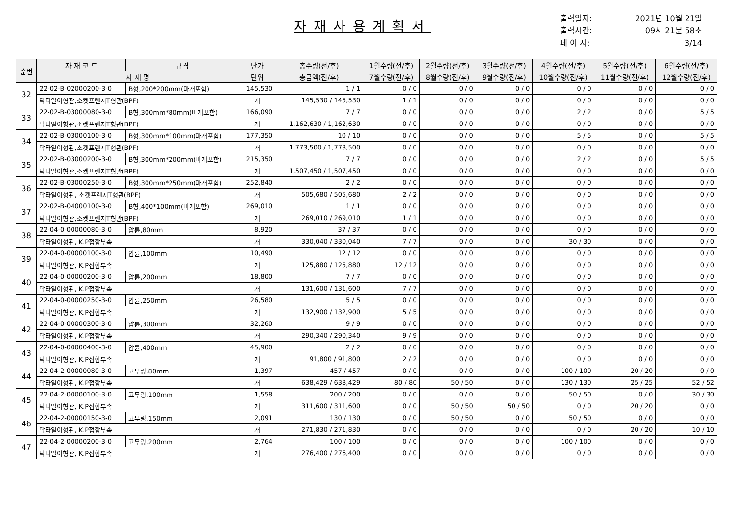자재사용계획서
출력일자: 2021년 10월 21일
출력시간: 09시 21분 58초
페 이 지: 3/14
| 순번 | 자 재 코 드 | 규격 | 단가 | 총수량(전/후) | 1월수량(전/후) | 2월수량(전/후) | 3월수량(전/후) | 4월수량(전/후) | 5월수량(전/후) | 6월수량(전/후) |
| --- | --- | --- | --- | --- | --- | --- | --- | --- | --- | --- |
| | 자 재 명 | | 단위 | 총금액(전/후) | 7월수량(전/후) | 8월수량(전/후) | 9월수량(전/후) | 10월수량(전/후) | 11월수량(전/후) | 12월수량(전/후) |
| 32 | 22-02-B-02000200-3-0 | B형,200*200mm(마개포함) | 145,530 | 1 / 1 | 0 / 0 | 0 / 0 | 0 / 0 | 0 / 0 | 0 / 0 | 0 / 0 |
| | 닥타일이형관,소켓프렌지T형관(BPF) | | 개 | 145,530 / 145,530 | 1 / 1 | 0 / 0 | 0 / 0 | 0 / 0 | 0 / 0 | 0 / 0 |
| 33 | 22-02-B-03000080-3-0 | B형,300mm*80mm(마개포함) | 166,090 | 7 / 7 | 0 / 0 | 0 / 0 | 0 / 0 | 2 / 2 | 0 / 0 | 5 / 5 |
| | 닥타일이형관,소켓프렌지T형관(BPF) | | 개 | 1,162,630 / 1,162,630 | 0 / 0 | 0 / 0 | 0 / 0 | 0 / 0 | 0 / 0 | 0 / 0 |
| 34 | 22-02-B-03000100-3-0 | B형,300mm*100mm(마개포함) | 177,350 | 10 / 10 | 0 / 0 | 0 / 0 | 0 / 0 | 5 / 5 | 0 / 0 | 5 / 5 |
| | 닥타일이형관,소켓프렌지T형관(BPF) | | 개 | 1,773,500 / 1,773,500 | 0 / 0 | 0 / 0 | 0 / 0 | 0 / 0 | 0 / 0 | 0 / 0 |
| 35 | 22-02-B-03000200-3-0 | B형,300mm*200mm(마개포함) | 215,350 | 7 / 7 | 0 / 0 | 0 / 0 | 0 / 0 | 2 / 2 | 0 / 0 | 5 / 5 |
| | 닥타일이형관,소켓프렌지T형관(BPF) | | 개 | 1,507,450 / 1,507,450 | 0 / 0 | 0 / 0 | 0 / 0 | 0 / 0 | 0 / 0 | 0 / 0 |
| 36 | 22-02-B-03000250-3-0 | B형,300mm*250mm(마개포함) | 252,840 | 2 / 2 | 0 / 0 | 0 / 0 | 0 / 0 | 0 / 0 | 0 / 0 | 0 / 0 |
| | 닥타일이형관, 소켓프렌지T형관(BPF) | | 개 | 505,680 / 505,680 | 2 / 2 | 0 / 0 | 0 / 0 | 0 / 0 | 0 / 0 | 0 / 0 |
| 37 | 22-02-B-04000100-3-0 | B형,400*100mm(마개포함) | 269,010 | 1 / 1 | 0 / 0 | 0 / 0 | 0 / 0 | 0 / 0 | 0 / 0 | 0 / 0 |
| | 닥타일이형관,소켓프렌지T형관(BPF) | | 개 | 269,010 / 269,010 | 1 / 1 | 0 / 0 | 0 / 0 | 0 / 0 | 0 / 0 | 0 / 0 |
| 38 | 22-04-0-00000080-3-0 | 압륜,80mm | 8,920 | 37 / 37 | 0 / 0 | 0 / 0 | 0 / 0 | 0 / 0 | 0 / 0 | 0 / 0 |
| | 닥타일이형관, K.P접합부속 | | 개 | 330,040 / 330,040 | 7 / 7 | 0 / 0 | 0 / 0 | 30 / 30 | 0 / 0 | 0 / 0 |
| 39 | 22-04-0-00000100-3-0 | 압륜,100mm | 10,490 | 12 / 12 | 0 / 0 | 0 / 0 | 0 / 0 | 0 / 0 | 0 / 0 | 0 / 0 |
| | 닥타일이형관, K.P접합부속 | | 개 | 125,880 / 125,880 | 12 / 12 | 0 / 0 | 0 / 0 | 0 / 0 | 0 / 0 | 0 / 0 |
| 40 | 22-04-0-00000200-3-0 | 압륜,200mm | 18,800 | 7 / 7 | 0 / 0 | 0 / 0 | 0 / 0 | 0 / 0 | 0 / 0 | 0 / 0 |
| | 닥타일이형관, K.P접합부속 | | 개 | 131,600 / 131,600 | 7 / 7 | 0 / 0 | 0 / 0 | 0 / 0 | 0 / 0 | 0 / 0 |
| 41 | 22-04-0-00000250-3-0 | 압륜,250mm | 26,580 | 5 / 5 | 0 / 0 | 0 / 0 | 0 / 0 | 0 / 0 | 0 / 0 | 0 / 0 |
| | 닥타일이형관, K.P접합부속 | | 개 | 132,900 / 132,900 | 5 / 5 | 0 / 0 | 0 / 0 | 0 / 0 | 0 / 0 | 0 / 0 |
| 42 | 22-04-0-00000300-3-0 | 압륜,300mm | 32,260 | 9 / 9 | 0 / 0 | 0 / 0 | 0 / 0 | 0 / 0 | 0 / 0 | 0 / 0 |
| | 닥타일이형관, K.P접합부속 | | 개 | 290,340 / 290,340 | 9 / 9 | 0 / 0 | 0 / 0 | 0 / 0 | 0 / 0 | 0 / 0 |
| 43 | 22-04-0-00000400-3-0 | 압륜,400mm | 45,900 | 2 / 2 | 0 / 0 | 0 / 0 | 0 / 0 | 0 / 0 | 0 / 0 | 0 / 0 |
| | 닥타일이형관, K.P접합부속 | | 개 | 91,800 / 91,800 | 2 / 2 | 0 / 0 | 0 / 0 | 0 / 0 | 0 / 0 | 0 / 0 |
| 44 | 22-04-2-00000080-3-0 | 고무링,80mm | 1,397 | 457 / 457 | 0 / 0 | 0 / 0 | 0 / 0 | 100 / 100 | 20 / 20 | 0 / 0 |
| | 닥타일이형관, K.P접합부속 | | 개 | 638,429 / 638,429 | 80 / 80 | 50 / 50 | 0 / 0 | 130 / 130 | 25 / 25 | 52 / 52 |
| 45 | 22-04-2-00000100-3-0 | 고무링,100mm | 1,558 | 200 / 200 | 0 / 0 | 0 / 0 | 0 / 0 | 50 / 50 | 0 / 0 | 30 / 30 |
| | 닥타일이형관, K.P접합부속 | | 개 | 311,600 / 311,600 | 0 / 0 | 50 / 50 | 50 / 50 | 0 / 0 | 20 / 20 | 0 / 0 |
| 46 | 22-04-2-00000150-3-0 | 고무링,150mm | 2,091 | 130 / 130 | 0 / 0 | 50 / 50 | 0 / 0 | 50 / 50 | 0 / 0 | 0 / 0 |
| | 닥타일이형관, K.P접합부속 | | 개 | 271,830 / 271,830 | 0 / 0 | 0 / 0 | 0 / 0 | 0 / 0 | 20 / 20 | 10 / 10 |
| 47 | 22-04-2-00000200-3-0 | 고무링,200mm | 2,764 | 100 / 100 | 0 / 0 | 0 / 0 | 0 / 0 | 100 / 100 | 0 / 0 | 0 / 0 |
| | 닥타일이형관, K.P접합부속 | | 개 | 276,400 / 276,400 | 0 / 0 | 0 / 0 | 0 / 0 | 0 / 0 | 0 / 0 | 0 / 0 |